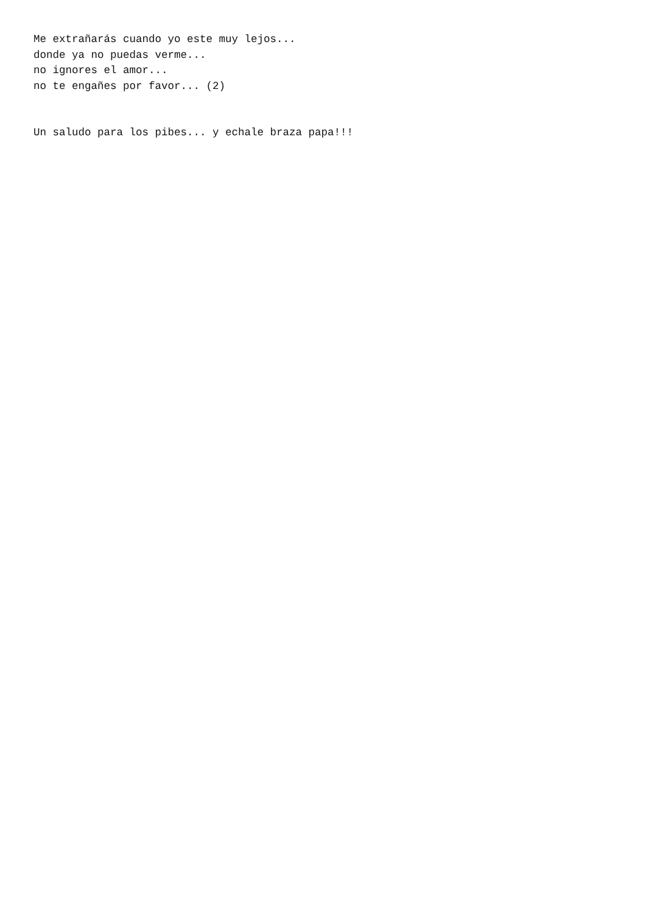Me extrañarás cuando yo este muy lejos...
donde ya no puedas verme...
no ignores el amor...
no te engañes por favor... (2)


Un saludo para los pibes... y echale braza papa!!!